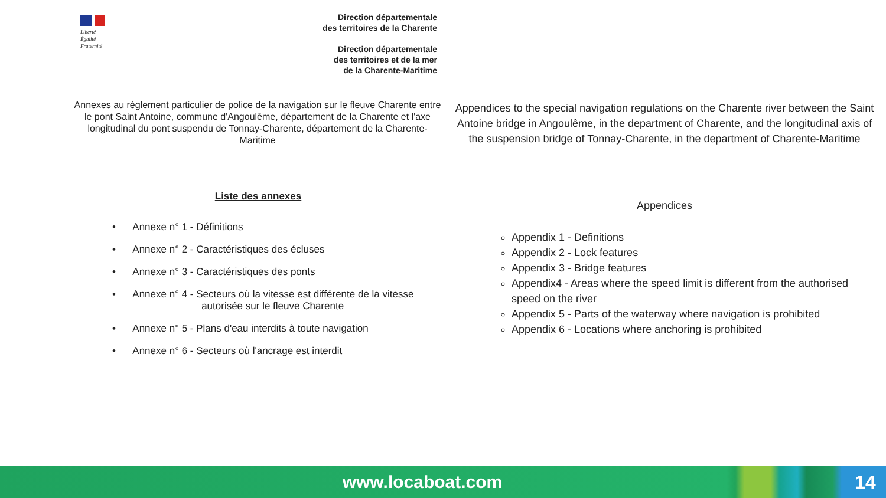Liberté
Égalité
Fraternité
Direction départementale
des territoires de la Charente
Direction départementale
des territoires et de la mer
de la Charente-Maritime
Annexes au règlement particulier de police de la navigation sur le fleuve Charente entre le pont Saint Antoine, commune d'Angoulême, département de la Charente et l'axe longitudinal du pont suspendu de Tonnay-Charente, département de la Charente-Maritime
Liste des annexes
• Annexe n° 1 - Définitions
• Annexe n° 2 - Caractéristiques des écluses
• Annexe n° 3 - Caractéristiques des ponts
• Annexe n° 4 - Secteurs où la vitesse est différente de la vitesse
autorisée sur le fleuve Charente
• Annexe n° 5 - Plans d'eau interdits à toute navigation
• Annexe n° 6 - Secteurs où l'ancrage est interdit
Appendices to the special navigation regulations on the Charente river between the Saint Antoine bridge in Angoulême, in the department of Charente, and the longitudinal axis of the suspension bridge of Tonnay-Charente, in the department of Charente-Maritime
Appendices
Appendix 1 - Definitions
Appendix 2 - Lock features
Appendix 3 - Bridge features
Appendix4 - Areas where the speed limit is different from the authorised speed on the river
Appendix 5 - Parts of the waterway where navigation is prohibited
Appendix 6 - Locations where anchoring is prohibited
www.locaboat.com 14